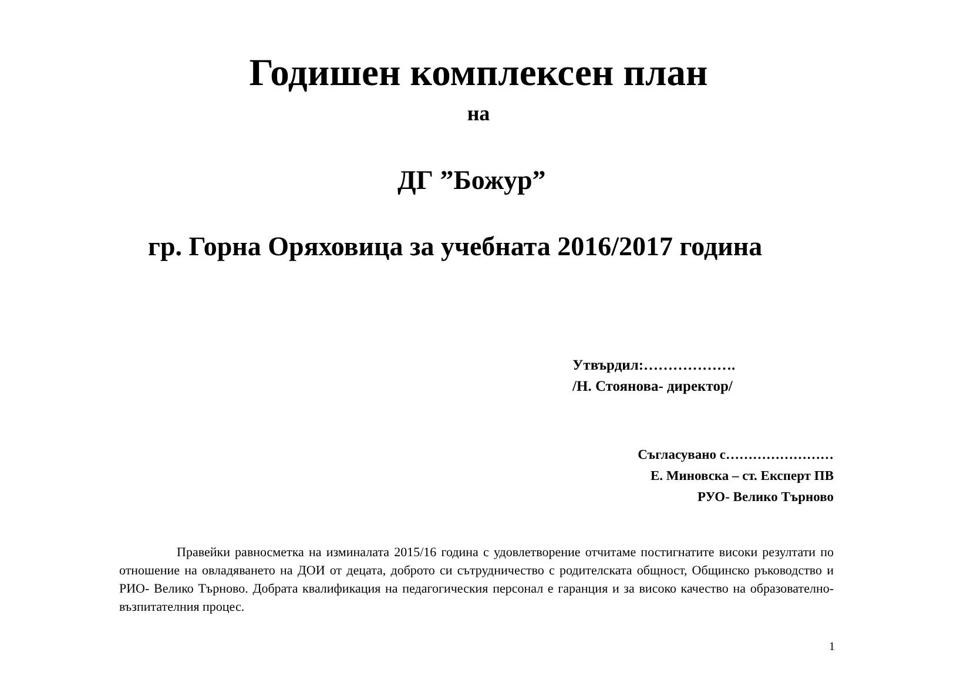Годишен комплексен план
на
ДГ ”Божур”
гр. Горна Оряховица за учебната 2016/2017 година
Утвърдил:……………….
/Н. Стоянова- директор/
Съгласувано с……………………
Е. Миновска – ст. Експерт ПВ
РУО- Велико Търново
Правейки равносметка на изминалата 2015/16 година с удовлетворение отчитаме постигнатите високи резултати по отношение на овладяването на ДОИ от децата, доброто си сътрудничество с родителската общност, Общинско ръководство и РИО- Велико Търново. Добрата квалификация на педагогическия персонал е гаранция и за високо качество на образователно- възпитателния процес.
1